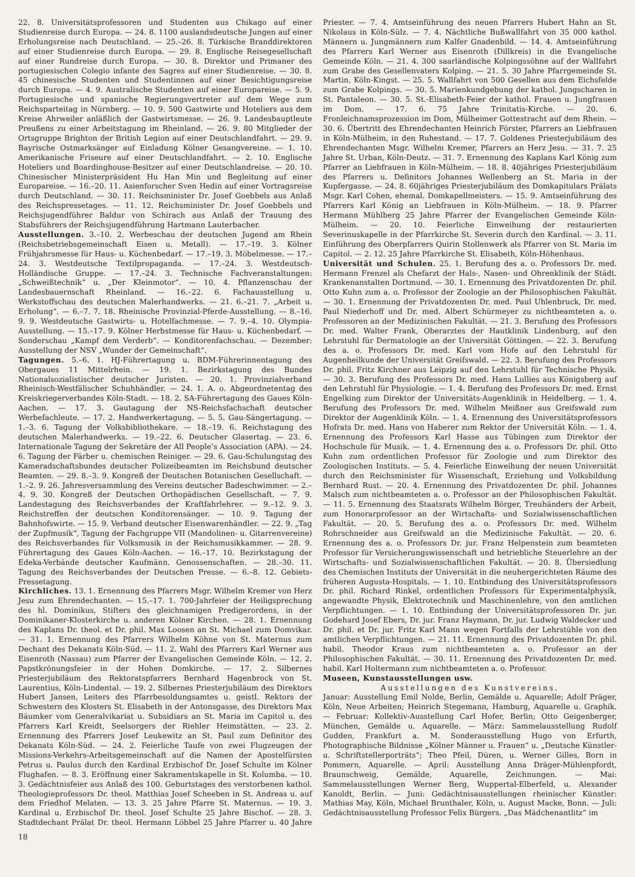22. 8. Universitätsprofessoren und Studenten aus Chikago auf einer Studienreise durch Europa. — 24. 8. 1100 auslandsdeutsche Jungen auf einer Erholungsreise nach Deutschland. — 25.–26. 8. Türkische Branddirektoren auf einer Studienreise durch Europa. — 29. 8. Englische Reisegesellschaft auf einer Rundreise durch Europa. — 30. 8. Direktor und Primaner des portugiesischen Colegio infante des Sagres auf einer Studienreise. — 30. 8. 45 chinesische Studenten und Studentinnen auf einer Besichtigungsreise durch Europa. — 4. 9. Australische Studenten auf einer Europareise. — 5. 9. Portugiesische und spanische Regierungsvertreter auf dem Wege zum Reichsparteitag in Nürnberg. — 10. 9. 500 Gastwirte und Hoteliers aus dem Kreise Ahrweiler anläßlich der Gastwirtsmesse. — 26. 9. Landesbauptleute Preußens zu einer Arbeitstagung im Rheinland. — 26. 9. 80 Mitglieder der Ortsgruppe Brighton der British Legion auf einer Deutschlandfahrt. — 29. 9. Bayrische Ostmarksänger auf Einladung Kölner Gesangvereine. — 1. 10. Amerikanische Friseure auf einer Deutschlandfahrt. — 2. 10. Englische Hoteliers und Boardinghouse-Besitzer auf einer Deutschlandreise. — 20. 10. Chinesischer Ministerpräsident Hu Han Min und Begleitung auf einer Europareise. — 16.–20. 11. Asienforscher Sven Hedin auf einer Vortragsreise durch Deutschland. — 30. 11. Reichsminister Dr. Josef Goebbels aus Anlaß des Reichspressetages. — 11. 12. Reichsminister Dr. Josef Goebbels und Reichsjugendführer Baldur von Schirach aus Anlaß der Trauung des Stabsführers der Reichsjugendführung Hartmann Lauterbacher.
Ausstellungen. 3.–10. 2. Werbeschau der deutschen Jugend am Rhein (Reichsbetriebsgemeinschaft Eisen u. Metall). — 17.–19. 3. Kölner Frühjahrsmesse für Haus- u. Küchenbedarf. — 17.–19. 3. Möbelmesse. — 17.–24. 3. Westdeutsche Textilpropaganda. — 17.–24. 3. Westdeutsch-Holländische Gruppe. — 17.–24. 3. Technische Fachveranstaltungen: „Schweißtechnik“ u. „Der Kleinmotor“. — 10. 4. Pflanzenschau der Landesbauernschaft Rheinland. — 16.–22. 6. Fachausstellung u. Werkstoffschau des deutschen Malerhandwerks. — 21. 6.–21. 7. „Arbeit u. Erholung“. — 6.–7. 7. 18. Rheinische Provinzial-Pferde-Ausstellung. — 8.–16. 9. 9. Westdeutsche Gastwirts- u. Hotelfachmesse. — 7. 9.–4. 10. Olympia-Ausstellung. — 15.–17. 9. Kölner Herbstmesse für Haus- u. Küchenbedarf. — Sonderschau „Kampf dem Verderb“. — Konditorenfachschau. — Dezember: Ausstellung der NSV „Wunder der Gemeinschaft“.
Tagungen. 5.–6. 1. HJ-Führertagung u. BDM-Führerinnentagung des Obergaues 11 Mittelrhein. — 19. 1. Bezirkstagung des Bundes Nationalsozialistischer deutscher Juristen. — 20. 1. Provinzialverband Rheinisch-Westfälischer Schuhhändler. — 24. 1. A. o. Abgeordnetentag des Kreiskriegerverbandes Köln-Stadt. — 18. 2. SA-Führertagung des Gaues Köln-Aachen. — 17. 3. Gautagung der NS-Reichsfachschaft deutscher Werbefachleute. — 17. 2. Handwerkertagung. — 5. 5. Gau-Sängertagung. — 1.–3. 6. Tagung der Volksbibliothekare. — 18.–19. 6. Reichstagung des deutschen Malerhandwerks. — 19.–22. 6. Deutscher Glasertag. — 23. 6. Internationale Tagung der Sekretäre der All People’s Association (APA). — 24. 6. Tagung der Färber u. chemischen Reiniger. — 29. 6. Gau-Schulungstag des Kameradschaftsbundes deutscher Polizeibeamten im Reichsbund deutscher Beamten. — 29. 8.–3. 9. Kongreß der Deutschen Botanischen Gesellschaft. — 1.–2. 9. 26. Jahresversammlung des Vereins deutscher Badeschwimmer. — 2.–4. 9. 30. Kongreß der Deutschen Orthopädischen Gesellschaft. — 7. 9. Landestagung des Reichsverbandes der Kraftfahrlehrer. — 9.–12. 9. 3. Reichstreffen der deutschen Konditorensänger. — 10. 9. Tagung der Bahnhofswirte. — 15. 9. Verband deutscher Eisenwarenhändler. — 22. 9. „Tag der Zupfmusik“, Tagung der Fachgruppe VII (Mandolinen- u. Gitarrenvereine) des Reichsverbandes für Volksmusik in der Reichsmusikkammer. — 28. 9. Führertagung des Gaues Köln-Aachen. — 16.–17. 10. Bezirkstagung der Edeka-Verbände deutscher Kaufmänn. Genossenschaften. — 28.–30. 11. Tagung des Reichsverbandes der Deutschen Presse. — 6.–8. 12. Gebiets-Pressetagung.
Kirchliches. 13. 1. Ernennung des Pfarrers Msgr. Wilhelm Kremer von Herz Jesu zum Ehrendechanten. — 15.–17. 1. 700-Jahrfeier der Heiligsprechung des hl. Dominikus, Stifters des gleichnamigen Predigerordens, in der Dominikaner-Klosterkirche u. anderen Kölner Kirchen. — 28. 1. Ernennung des Kaplans Dr. theol. et Dr. phil. Max Loosen an St. Michael zum Domvikar. — 31. 1. Ernennung des Pfarrers Wilhelm Köhne von St. Maternus zum Dechant des Dekanats Köln-Süd. — 11. 2. Wahl des Pfarrers Karl Werner aus Eisenroth (Nassau) zum Pfarrer der Evangelischen Gemeinde Köln. — 12. 2. Papstkrönungsfeier in der Hohen Domkirche. — 17. 2. Silbernes Priesterjubiläum des Rektoratspfarrers Bernhard Hagenbrock von St. Laurentius, Köln-Lindental. — 19. 2. Silbernes Priesterjubiläum des Direktors Hubert Jansen, Leiters des Pfarrbesoldungsamtes u. geistl. Rektors der Schwestern des Klosters St. Elisabeth in der Antonsgasse, des Direktors Max Bäumker vom Generalvikariat u. Subsidiars an St. Maria im Capitol u. des Pfarrers Karl Kreidt, Seelsorgers der Riehler Heimstätten. — 23. 2. Ernennung des Pfarrers Josef Leukewitz an St. Paul zum Definitor des Dekanats Köln-Süd. — 24. 2. Feierliche Taufe von zwei Flugzeugen der Missions-Verkehrs-Arbeitsgemeinschaft auf die Namen der Apostelfürsten Petrus u. Paulus durch den Kardinal Erzbischof Dr. Josef Schulte im Kölner Flughafen. — 8. 3. Eröffnung einer Sakramentskapelle in St. Kolumba. — 10. 3. Gedächtnisfeier aus Anlaß des 100. Geburtstages des verstorbenen kathol. Theologieprofessors Dr. theol. Matthias Josef Scheeben in St. Andreas u. auf dem Friedhof Melaten. — 13. 3. 25 Jahre Pfarre St. Maternus. — 19. 3. Kardinal u. Erzbischof Dr. theol. Josef Schulte 25 Jahre Bischof. — 28. 3. Stadtdechant Prälat Dr. theol. Hermann Löbbel 25 Jahre Pfarrer u. 40 Jahre Priester. — 7. 4. Amtseinführung des neuen Pfarrers Hubert Hahn an St. Nikolaus in Köln-Sülz. — 7. 4. Nächtliche Bußwallfahrt von 35 000 kathol. Männern u. Jungmännern zum Kalfer Gnadenbild. — 14. 4. Amtseinführung des Pfarrers Karl Werner aus Eisenroth (Dillkreis) in die Evangelische Gemeinde Köln. — 21. 4. 300 saarländische Kolpingssöhne auf der Wallfahrt zum Grabe des Gesellenvaters Kolping. — 21. 5. 30 Jahre Pfarrgemeinde St. Martin, Köln-Kingst. — 25. 5. Wallfahrt von 500 Gesellen aus dem Eichsfelde zum Grabe Kolpings. — 30. 5. Marienkundgebung der kathol. Jungscharen in St. Pantaleon. — 30. 5. St.-Elisabeth-Feier der kathol. Frauen u. Jungfrauen im Dom. — 17. 6. 75 Jahre Trinitatis-Kirche. — 20. 6. Fronleichnamsprozession im Dom, Mülheimer Gottestracht auf dem Rhein. — 30. 6. Übertritt des Ehrendechanten Heinrich Förster, Pfarrers an Liebfrauen in Köln-Mülheim, in den Ruhestand. — 17. 7. Goldenes Priesterjubiläum des Ehrendechanten Msgr. Wilhelm Kremer, Pfarrers an Herz Jesu. — 31. 7. 25 Jahre St. Urban, Köln-Deutz. — 31. 7. Ernennung des Kaplans Karl König zum Pfarrer an Liebfrauen in Köln-Mülheim. — 18. 8. 40jähriges Priesterjubiläum des Pfarrers u. Definitors Johannes Wellenberg an St. Maria in der Kupfergasse. — 24. 8. 60jähriges Priesterjubiläum des Domkapitulars Prälats Msgr. Karl Cohen, ehemal. Domkapellmeisters. — 15. 9. Amtseinführung des Pfarrers Karl König an Liebfrauen in Köln-Mülheim. — 18. 9. Pfarrer Hermann Mühlberg 25 Jahre Pfarrer der Evangelischen Gemeinde Köln-Mülheim. — 20. 10. Feierliche Einweihung der restaurierten Severinuskapelle in der Pfarrkirche St. Severin durch den Kardinal. — 3. 11. Einführung des Oberpfarrers Quirin Stollenwerk als Pfarrer von St. Maria im Capitol. — 2. 12. 25 Jahre Pfarrkirche St. Elisabeth, Köln-Höhenhaus.
Universität und Schulen. 25. 1. Berufung des a. o. Professors Dr. med. Hermann Frenzel als Chefarzt der Hals-, Nasen- und Ohrenklinik der Städt. Krankenanstalten Dortmund. — 30. 1. Ernennung des Privatdozenten Dr. phil. Otto Kuhn zum a. o. Professor der Zoologie an der Philosophischen Fakultät. — 30. 1. Ernennung der Privatdozenten Dr. med. Paul Uhlenbruck, Dr. med. Paul Niederhoff und Dr. med. Albert Schürmeyer zu nichtbeamteten a. o. Professoren an der Medizinischen Fakultät. — 21. 3. Berufung des Professors Dr. med. Walter Frank, Oberarztes der Hautklinik Lindenburg, auf den Lehrstuhl für Dermatologie an der Universität Göttingen. — 22. 3. Berufung des a. o. Professors Dr. med. Karl vom Hofe auf den Lehrstuhl für Augenheilkunde der Universität Greifswald. — 22. 3. Berufung des Professors Dr. phil. Fritz Kirchner aus Leipzig auf den Lehrstuhl für Technische Physik. — 30. 3. Berufung des Professors Dr. med. Hans Lullies aus Königsberg auf den Lehrstuhl für Physiologie. — 1. 4. Berufung des Professors Dr. med. Ernst Engelking zum Direktor der Universitäts-Augenklinik in Heidelberg. — 1. 4. Berufung des Professors Dr. med. Wilhelm Meißner aus Greifswald zum Direktor der Augenklinik Köln. — 1. 4. Ernennung des Universitätsprofessors Hofrats Dr. med. Hans von Haberer zum Rektor der Universität Köln. — 1. 4. Ernennung des Professors Karl Hasse aus Tübingen zum Direktor der Hochschule für Musik. — 1. 4. Ernennung des a. o. Professors Dr. phil. Otto Kuhn zum ordentlichen Professor für Zoologie und zum Direktor des Zoologischen Instituts. — 5. 4. Feierliche Einweihung der neuen Universität durch den Reichsminister für Wissenschaft, Erziehung und Volksbildung Bernhard Rust. — 20. 4. Ernennung des Privatdozenten Dr. phil. Johannes Malsch zum nichtbeamteten a. o. Professor an der Philosophischen Fakultät. — 11. 5. Ernennung des Staatsrats Wilhelm Börger, Treuhänders der Arbeit, zum Honorarprofessor an der Wirtschafts- und Sozialwissenschaftlichen Fakultät. — 20. 5. Berufung des a. o. Professors Dr. med. Wilhelm Rohrschneider aus Greifswald an die Medizinische Fakultät. — 20. 6. Ernennung des a. o. Professors Dr. jur. Franz Helpenstein zum beamteten Professor für Versicherungswissenschaft und betriebliche Steuerlehre an der Wirtschafts- und Sozialwissenschaftlichen Fakultät. — 20. 8. Übersiedlung des Chemischen Instituts der Universität in die neuhergerichteten Räume des früheren Augusta-Hospitals. — 1. 10. Entbindung des Universitätsprofessors Dr. phil. Richard Rinkel, ordentlichen Professors für Experimentalphysik, angewandte Physik, Elektrotechnik und Maschinenlehre, von den amtlichen Verpflichtungen. — 1. 10. Entbindung der Universitätsprofessoren Dr. jur. Godehard Josef Ebers, Dr. jur. Franz Haymann, Dr. jur. Ludwig Waldecker und Dr. phil. et Dr. jur. Fritz Karl Mann wegen Fortfalls der Lehrstühle von den amtlichen Verpflichtungen. — 21. 11. Ernennung des Privatdozenten Dr. phil. habil. Theodor Kraus zum nichtbeamteten a. o. Professor an der Philosophischen Fakultät. — 30. 11. Ernennung des Privatdozenten Dr. med. habil. Karl Holtermann zum nichtbeamteten a. o. Professor.
Museen, Kunstausstellungen usw.
Ausstellungen des Kunstvereins.
Januar: Ausstellung Emil Nolde, Berlin, Gemälde u. Aquarelle; Adolf Präger, Köln, Neue Arbeiten; Heinrich Stegemann, Hamburg, Aquarelle u. Graphik. — Februar: Kollektiv-Ausstellung Carl Hofer, Berlin; Otto Geigenberger, München, Gemälde u. Aquarelle. — März: Sammelausstellung Rudolf Gudden, Frankfurt a. M. Sonderausstellung Hugo von Erfurth, Photographische Bildnisse „Kölner Männer u. Frauen“ u. „Deutsche Künstler- u. Schriftstellerporträts“; Theo Pfeil, Düren, u. Werner Gilles, Born in Pommern, Aquarelle. — April: Ausstellung Anna Dräger-Mühlenpfordt, Braunschweig, Gemälde, Aquarelle, Zeichnungen. — Mai: Sammelausstellungen Werner Berg, Wuppertal-Elberfeld, u. Alexander Kanoldt, Berlin. — Juni: Gedächtnisausstellungen rheinischer Künstler: Mathias May, Köln, Michael Brunthaler, Köln, u. August Macke, Bonn. — Juli: Gedächtnisausstellung Professor Felix Bürgers. „Das Mädchenantlitz“ im
18